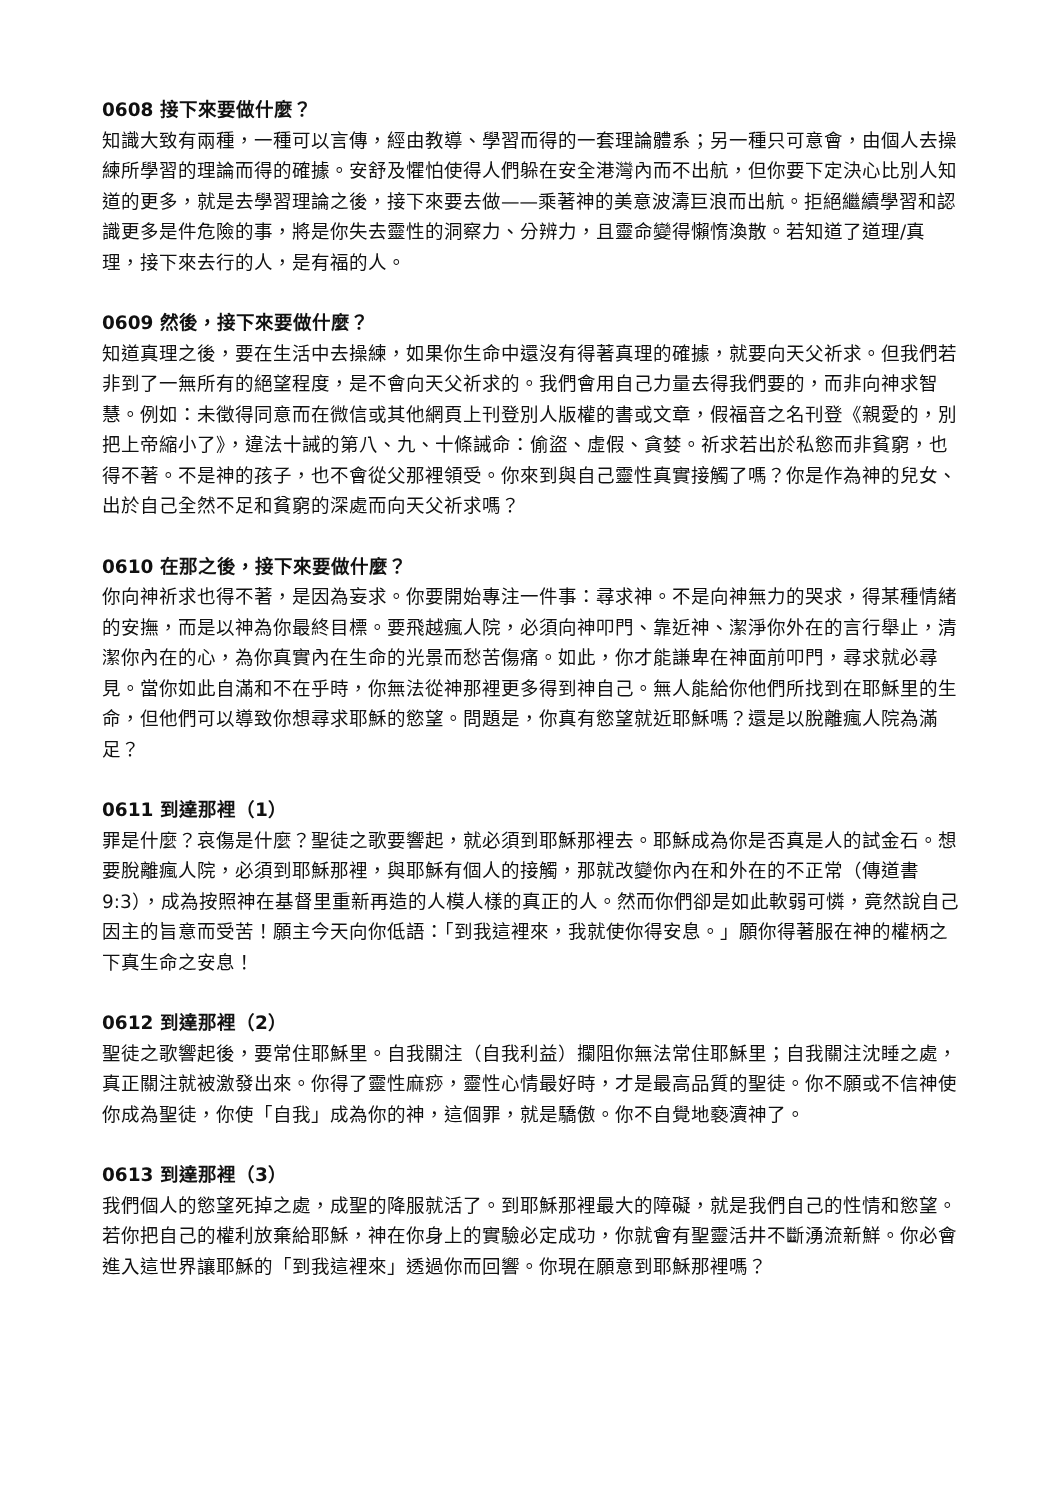0608 接下來要做什麼？
知識大致有兩種，一種可以言傳，經由教導、學習而得的一套理論體系；另一種只可意會，由個人去操練所學習的理論而得的確據。安舒及懼怕使得人們躲在安全港灣內而不出航，但你要下定決心比別人知道的更多，就是去學習理論之後，接下來要去做——乘著神的美意波濤巨浪而出航。拒絕繼續學習和認識更多是件危險的事，將是你失去靈性的洞察力、分辨力，且靈命變得懶惰渙散。若知道了道理/真理，接下來去行的人，是有福的人。
0609 然後，接下來要做什麼？
知道真理之後，要在生活中去操練，如果你生命中還沒有得著真理的確據，就要向天父祈求。但我們若非到了一無所有的絕望程度，是不會向天父祈求的。我們會用自己力量去得我們要的，而非向神求智慧。例如：未徵得同意而在微信或其他網頁上刊登別人版權的書或文章，假福音之名刊登《親愛的，別把上帝縮小了》，違法十誡的第八、九、十條誡命：偷盜、虛假、貪婪。祈求若出於私慾而非貧窮，也得不著。不是神的孩子，也不會從父那裡領受。你來到與自己靈性真實接觸了嗎？你是作為神的兒女、出於自己全然不足和貧窮的深處而向天父祈求嗎？
0610 在那之後，接下來要做什麼？
你向神祈求也得不著，是因為妄求。你要開始專注一件事：尋求神。不是向神無力的哭求，得某種情緒的安撫，而是以神為你最終目標。要飛越瘋人院，必須向神叩門、靠近神、潔淨你外在的言行舉止，清潔你內在的心，為你真實內在生命的光景而愁苦傷痛。如此，你才能謙卑在神面前叩門，尋求就必尋見。當你如此自滿和不在乎時，你無法從神那裡更多得到神自己。無人能給你他們所找到在耶穌里的生命，但他們可以導致你想尋求耶穌的慾望。問題是，你真有慾望就近耶穌嗎？還是以脫離瘋人院為滿足？
0611 到達那裡（1）
罪是什麼？哀傷是什麼？聖徒之歌要響起，就必須到耶穌那裡去。耶穌成為你是否真是人的試金石。想要脫離瘋人院，必須到耶穌那裡，與耶穌有個人的接觸，那就改變你內在和外在的不正常（傳道書9:3），成為按照神在基督里重新再造的人模人樣的真正的人。然而你們卻是如此軟弱可憐，竟然說自己因主的旨意而受苦！願主今天向你低語：「到我這裡來，我就使你得安息。」願你得著服在神的權柄之下真生命之安息！
0612 到達那裡（2）
聖徒之歌響起後，要常住耶穌里。自我關注（自我利益）攔阻你無法常住耶穌里；自我關注沈睡之處，真正關注就被激發出來。你得了靈性麻痧，靈性心情最好時，才是最高品質的聖徒。你不願或不信神使你成為聖徒，你使「自我」成為你的神，這個罪，就是驕傲。你不自覺地褻瀆神了。
0613 到達那裡（3）
我們個人的慾望死掉之處，成聖的降服就活了。到耶穌那裡最大的障礙，就是我們自己的性情和慾望。若你把自己的權利放棄給耶穌，神在你身上的實驗必定成功，你就會有聖靈活井不斷湧流新鮮。你必會進入這世界讓耶穌的「到我這裡來」透過你而回響。你現在願意到耶穌那裡嗎？